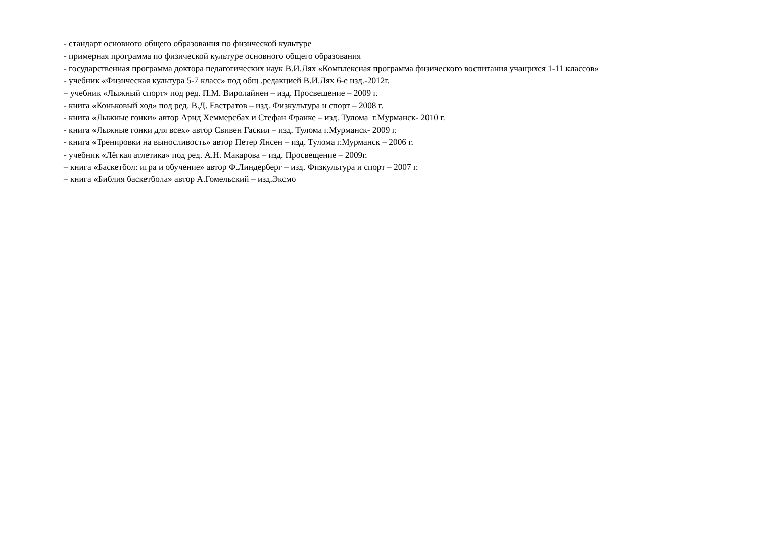- стандарт основного общего образования по физической культуре
- примерная программа по физической культуре основного общего образования
- государственная программа доктора педагогических наук В.И.Лях «Комплексная программа физического воспитания учащихся 1-11 классов»
- учебник «Физическая культура 5-7 класс» под общ .редакцией В.И.Лях 6-е изд.-2012г.
– учебник «Лыжный спорт» под ред. П.М. Виролайнен – изд. Просвещение – 2009 г.
- книга «Коньковый ход» под ред. В.Д. Евстратов – изд. Физкультура и спорт – 2008 г.
- книга «Лыжные гонки» автор Арнд Хеммерсбах и Стефан Франке – изд. Тулома г.Мурманск- 2010 г.
- книга «Лыжные гонки для всех» автор Свивен Гаскил – изд. Тулома г.Мурманск- 2009 г.
- книга «Тренировки на выносливость» автор Петер Янсен – изд. Тулома г.Мурманск – 2006 г.
- учебник «Лёгкая атлетика» под ред. А.Н. Макарова – изд. Просвещение – 2009г.
– книга «Баскетбол: игра и обучение» автор Ф.Линдерберг – изд. Физкультура и спорт – 2007 г.
– книга «Библия баскетбола» автор А.Гомельский – изд.Эксмо